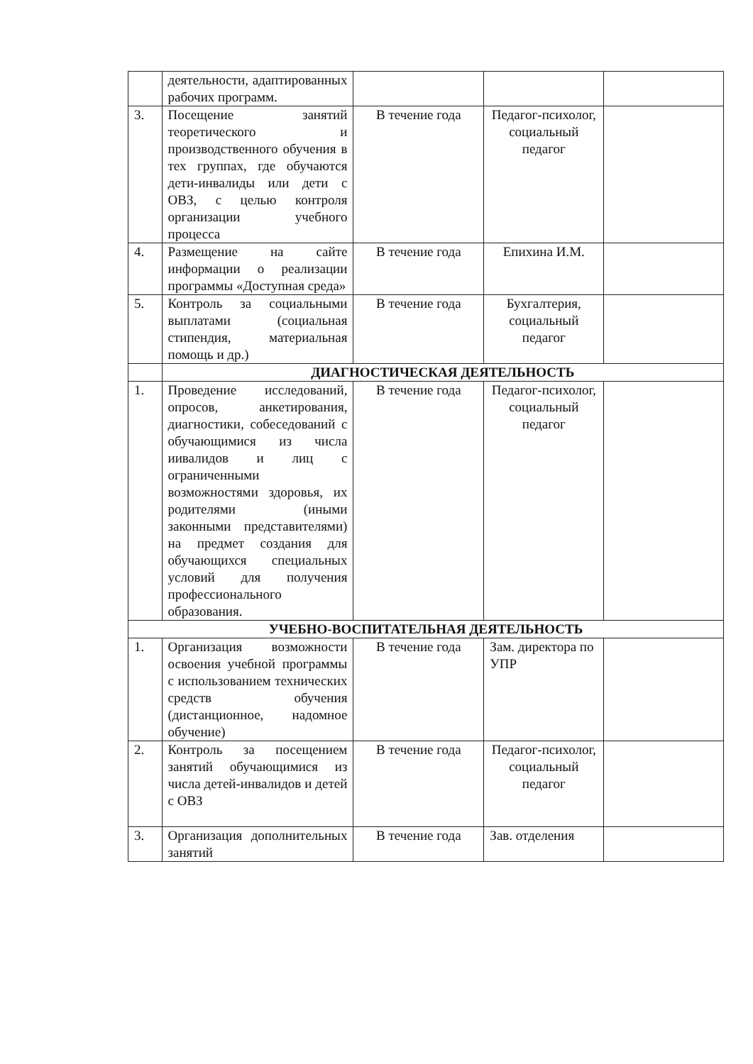| | деятельности, адаптированных рабочих программ. | | | |
| 3. | Посещение занятий теоретического и производственного обучения в тех группах, где обучаются дети-инвалиды или дети с ОВЗ, с целью контроля организации учебного процесса | В течение года | Педагог-психолог, социальный педагог | |
| 4. | Размещение на сайте информации о реализации программы «Доступная среда» | В течение года | Епихина И.М. | |
| 5. | Контроль за социальными выплатами (социальная стипендия, материальная помощь и др.) | В течение года | Бухгалтерия, социальный педагог | |
| | ДИАГНОСТИЧЕСКАЯ ДЕЯТЕЛЬНОСТЬ | | | |
| 1. | Проведение исследований, опросов, анкетирования, диагностики, собеседований с обучающимися из числа иивалидов и лиц с ограниченными возможностями здоровья, их родителями (иными законными представителями) на предмет создания для обучающихся специальных условий для получения профессионального образования. | В течение года | Педагог-психолог, социальный педагог | |
| УЧЕБНО-ВОСПИТАТЕЛЬНАЯ ДЕЯТЕЛЬНОСТЬ | | | | |
| 1. | Организация возможности освоения учебной программы с использованием технических средств обучения (дистанционное, надомное обучение) | В течение года | Зам. директора по УПР | |
| 2. | Контроль за посещением занятий обучающимися из числа детей-инвалидов и детей с ОВЗ | В течение года | Педагог-психолог, социальный педагог | |
| 3. | Организация дополнительных занятий | В течение года | Зав. отделения | |